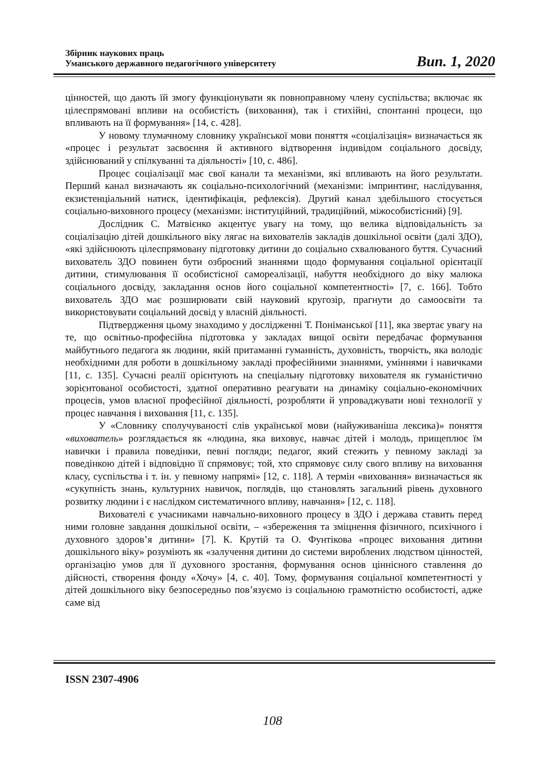Збірник наукових праць
Уманського державного педагогічного університету
Вип. 1, 2020
цінностей, що дають їй змогу функціонувати як повноправному члену суспільства; включає як цілеспрямовані впливи на особистість (виховання), так і стихійні, спонтанні процеси, що впливають на її формування» [14, с. 428].
У новому тлумачному словнику української мови поняття «соціалізація» визначається як «процес і результат засвоєння й активного відтворення індивідом соціального досвіду, здійснюваний у спілкуванні та діяльності» [10, с. 486].
Процес соціалізації має свої канали та механізми, які впливають на його результати. Перший канал визначають як соціально-психологічний (механізми: імпринтинг, наслідування, екзистенціальний натиск, ідентифікація, рефлексія). Другий канал здебільшого стосується соціально-виховного процесу (механізми: інституційний, традиційний, міжособистісний) [9].
Дослідник С. Матвієнко акцентує увагу на тому, що велика відповідальність за соціалізацію дітей дошкільного віку лягає на вихователів закладів дошкільної освіти (далі ЗДО), «які здійснюють цілеспрямовану підготовку дитини до соціально схвалюваного буття. Сучасний вихователь ЗДО повинен бути озброєний знаннями щодо формування соціальної орієнтації дитини, стимулювання її особистісної самореалізації, набуття необхідного до віку малюка соціального досвіду, закладання основ його соціальної компетентності» [7, с. 166]. Тобто вихователь ЗДО має розширювати свій науковий кругозір, прагнути до самоосвіти та використовувати соціальний досвід у власній діяльності.
Підтвердження цьому знаходимо у дослідженні Т. Поніманської [11], яка звертає увагу на те, що освітньо-професійна підготовка у закладах вищої освіти передбачає формування майбутнього педагога як людини, якій притаманні гуманність, духовність, творчість, яка володіє необхідними для роботи в дошкільному закладі професійними знаннями, уміннями і навичками [11, с. 135]. Сучасні реалії орієнтують на спеціальну підготовку вихователя як гуманістично зорієнтованої особистості, здатної оперативно реагувати на динаміку соціально-економічних процесів, умов власної професійної діяльності, розробляти й упроваджувати нові технології у процес навчання і виховання [11, с. 135].
У «Словнику сполучуваності слів української мови (найуживаніша лексика)» поняття «вихователь» розглядається як «людина, яка виховує, навчає дітей і молодь, прищеплює їм навички і правила поведінки, певні погляди; педагог, який стежить у певному закладі за поведінкою дітей і відповідно її спрямовує; той, хто спрямовує силу свого впливу на виховання класу, суспільства і т. ін. у певному напрямі» [12, с. 118]. А термін «виховання» визначається як «сукупність знань, культурних навичок, поглядів, що становлять загальний рівень духовного розвитку людини і є наслідком систематичного впливу, навчання» [12, с. 118].
Вихователі є учасниками навчально-виховного процесу в ЗДО і держава ставить перед ними головне завдання дошкільної освіти, – «збереження та зміцнення фізичного, психічного і духовного здоров’я дитини» [7]. К. Крутій та О. Фунтікова «процес виховання дитини дошкільного віку» розуміють як «залучення дитини до системи вироблених людством цінностей, організацію умов для її духовного зростання, формування основ ціннісного ставлення до дійсності, створення фонду «Хочу» [4, с. 40]. Тому, формування соціальної компетентності у дітей дошкільного віку безпосередньо пов’язуємо із соціальною грамотністю особистості, адже саме від
ISSN 2307-4906
108